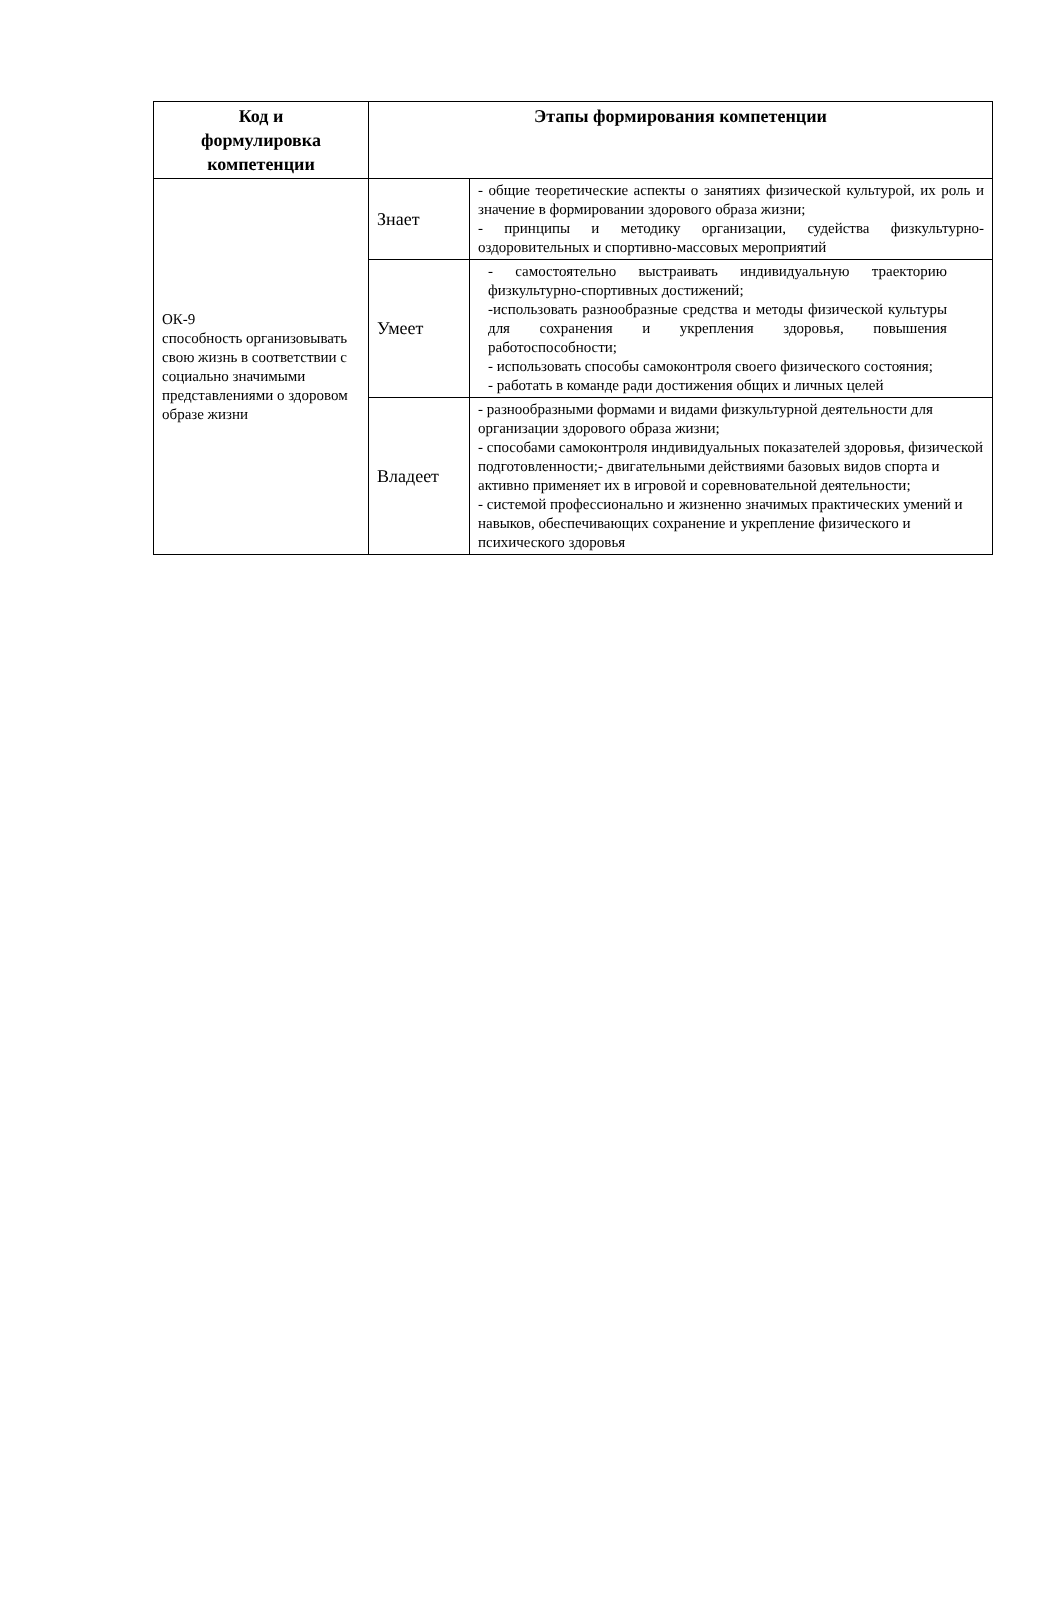| Код и формулировка компетенции | Этапы формирования компетенции | |
| --- | --- | --- |
| ОК-9 способность организовывать свою жизнь в соответствии с социально значимыми представлениями о здоровом образе жизни | Знает | - общие теоретические аспекты о занятиях физической культурой, их роль и значение в формировании здорового образа жизни; - принципы и методику организации, судейства физкультурно-оздоровительных и спортивно-массовых мероприятий |
| | Умеет | - самостоятельно выстраивать индивидуальную траекторию физкультурно-спортивных достижений; -использовать разнообразные средства и методы физической культуры для сохранения и укрепления здоровья, повышения работоспособности; - использовать способы самоконтроля своего физического состояния; - работать в команде ради достижения общих и личных целей |
| | Владеет | - разнообразными формами и видами физкультурной деятельности для организации здорового образа жизни; - способами самоконтроля индивидуальных показателей здоровья, физической подготовленности;- двигательными действиями базовых видов спорта и активно применяет их в игровой и соревновательной деятельности; - системой профессионально и жизненно значимых практических умений и навыков, обеспечивающих сохранение и укрепление физического и психического здоровья |